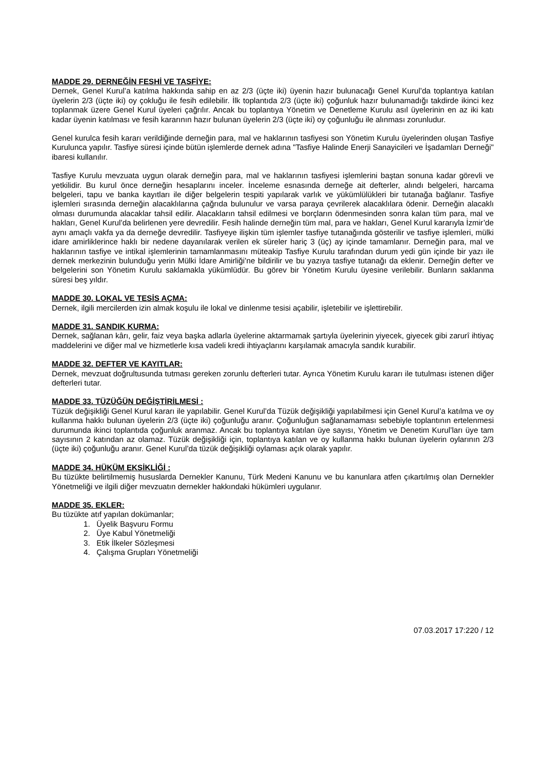MADDE 29. DERNEĞİN FESHİ VE TASFİYE:
Dernek, Genel Kurul’a katılma hakkında sahip en az 2/3 (üçte iki) üyenin hazır bulunacağı Genel Kurul’da toplantıya katılan üyelerin 2/3 (üçte iki) oy çokluğu ile fesih edilebilir. İlk toplantıda 2/3 (üçte iki) çoğunluk hazır bulunamadığı takdirde ikinci kez toplanmak üzere Genel Kurul üyeleri çağrılır. Ancak bu toplantıya Yönetim ve Denetleme Kurulu asıl üyelerinin en az iki katı kadar üyenin katılması ve fesih kararının hazır bulunan üyelerin 2/3 (üçte iki) oy çoğunluğu ile alınması zorunludur.
Genel kurulca fesih kararı verildiğinde derneğin para, mal ve haklarının tasfiyesi son Yönetim Kurulu üyelerinden oluşan Tasfiye Kurulunca yapılır. Tasfiye süresi içinde bütün işlemlerde dernek adına "Tasfiye Halinde Enerji Sanayicileri ve İşadamları Derneği" ibaresi kullanılır.
Tasfiye Kurulu mevzuata uygun olarak derneğin para, mal ve haklarının tasfiyesi işlemlerini baştan sonuna kadar görevli ve yetkilidir. Bu kurul önce derneğin hesaplarını inceler. İnceleme esnasında derneğe ait defterler, alındı belgeleri, harcama belgeleri, tapu ve banka kayıtları ile diğer belgelerin tespiti yapılarak varlık ve yükümlülükleri bir tutanağa bağlanır. Tasfiye işlemleri sırasında derneğin alacaklılarına çağrıda bulunulur ve varsa paraya çevrilerek alacaklılara ödenir. Derneğin alacaklı olması durumunda alacaklar tahsil edilir. Alacakların tahsil edilmesi ve borçların ödenmesinden sonra kalan tüm para, mal ve hakları, Genel Kurul’da belirlenen yere devredilir. Fesih halinde derneğin tüm mal, para ve hakları, Genel Kurul kararıyla İzmir’de aynı amaçlı vakfa ya da derneğe devredilir. Tasfiyeye ilişkin tüm işlemler tasfiye tutanağında gösterilir ve tasfiye işlemleri, mülki idare amirliklerince haklı bir nedene dayanılarak verilen ek süreler hariç 3 (üç) ay içinde tamamlanır. Derneğin para, mal ve haklarının tasfiye ve intikal işlemlerinin tamamlanmasını müteakip Tasfiye Kurulu tarafından durum yedi gün içinde bir yazı ile dernek merkezinin bulunduğu yerin Mülki İdare Amirliği’ne bildirilir ve bu yazıya tasfiye tutanağı da eklenir. Derneğin defter ve belgelerini son Yönetim Kurulu saklamakla yükümlüdür. Bu görev bir Yönetim Kurulu üyesine verilebilir. Bunların saklanma süresi beş yıldır.
MADDE 30. LOKAL VE TESİS AÇMA:
Dernek, ilgili mercilerden izin almak koşulu ile lokal ve dinlenme tesisi açabilir, işletebilir ve işlettirebilir.
MADDE 31. SANDIK KURMA:
Dernek, sağlanan kârı, gelir, faiz veya başka adlarla üyelerine aktarmamak şartıyla üyelerinin yiyecek, giyecek gibi zarurî ihtiyaç maddelerini ve diğer mal ve hizmetlerle kısa vadeli kredi ihtiyaçlarını karşılamak amacıyla sandık kurabilir.
MADDE 32. DEFTER VE KAYITLAR:
Dernek, mevzuat doğrultusunda tutması gereken zorunlu defterleri tutar. Ayrıca Yönetim Kurulu kararı ile tutulması istenen diğer defterleri tutar.
MADDE 33. TÜZÜĞÜN DEĞİŞTİRİLMESİ :
Tüzük değişikliği Genel Kurul kararı ile yapılabilir. Genel Kurul’da Tüzük değişikliği yapılabilmesi için Genel Kurul’a katılma ve oy kullanma hakkı bulunan üyelerin 2/3 (üçte iki) çoğunluğu aranır. Çoğunluğun sağlanamaması sebebiyle toplantının ertelenmesi durumunda ikinci toplantıda çoğunluk aranmaz. Ancak bu toplantıya katılan üye sayısı, Yönetim ve Denetim Kurul’ları üye tam sayısının 2 katından az olamaz. Tüzük değişikliği için, toplantıya katılan ve oy kullanma hakkı bulunan üyelerin oylarının 2/3 (üçte iki) çoğunluğu aranır. Genel Kurul’da tüzük değişikliği oylaması açık olarak yapılır.
MADDE 34. HÜKÜM EKSİKLİĞİ :
Bu tüzükte belirtilmemiş hususlarda Dernekler Kanunu, Türk Medeni Kanunu ve bu kanunlara atfen çıkartılmış olan Dernekler Yönetmeliği ve ilgili diğer mevzuatın dernekler hakkındaki hükümleri uygulanır.
MADDE 35. EKLER:
Bu tüzükte atıf yapılan dokümanlar;
1. Üyelik Başvuru Formu
2. Üye Kabul Yönetmeliği
3. Etik İlkeler Sözleşmesi
4. Çalışma Grupları Yönetmeliği
07.03.2017 17:220 / 12